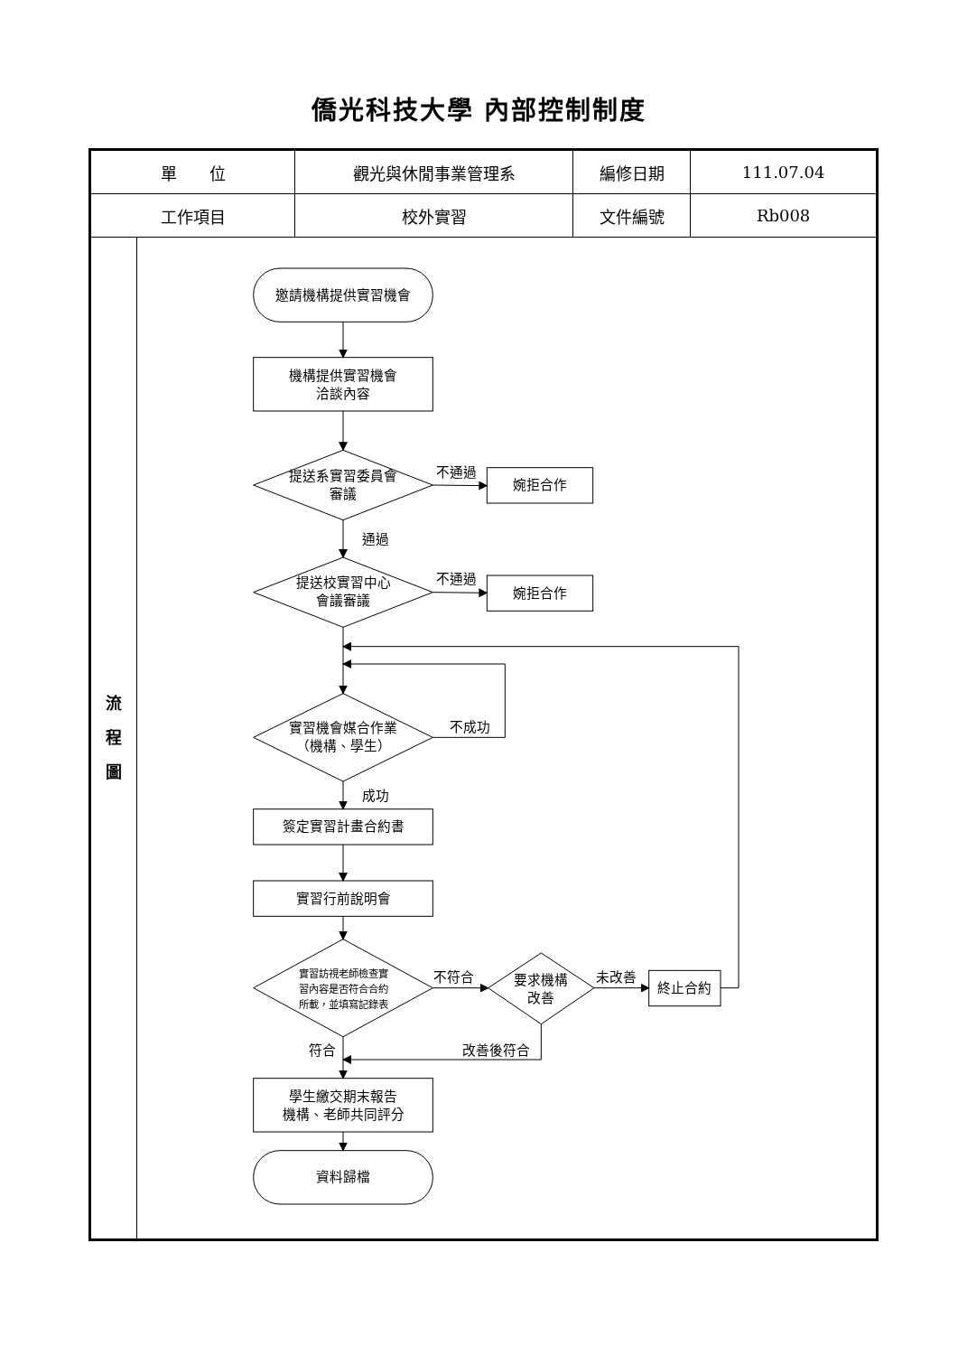僑光科技大學 內部控制制度
| 單 位 | | 觀光與休閒事業管理系 | 編修日期 | 111.07.04 |
| 工作項目 | | 校外實習 | 文件編號 | Rb008 |
| 流 程 圖 | 邀請機構提供實習機會 機構提供實習機會 洽談內容 提送系實習委員會 審議 不通過 婉拒合作 通過 提送校實習中心 會議審議 不通過 婉拒合作 實習機會媒合作業 （機構、學生） 不成功 成功 簽定實習計畫合約書 實習行前說明會 實習訪視老師檢查實 習內容是否符合合約 所載，並填寫記錄表 不符合 要求機構 改善 未改善 終止合約 符合 改善後符合 學生繳交期末報告 機構、老師共同評分 資料歸檔 | | | |